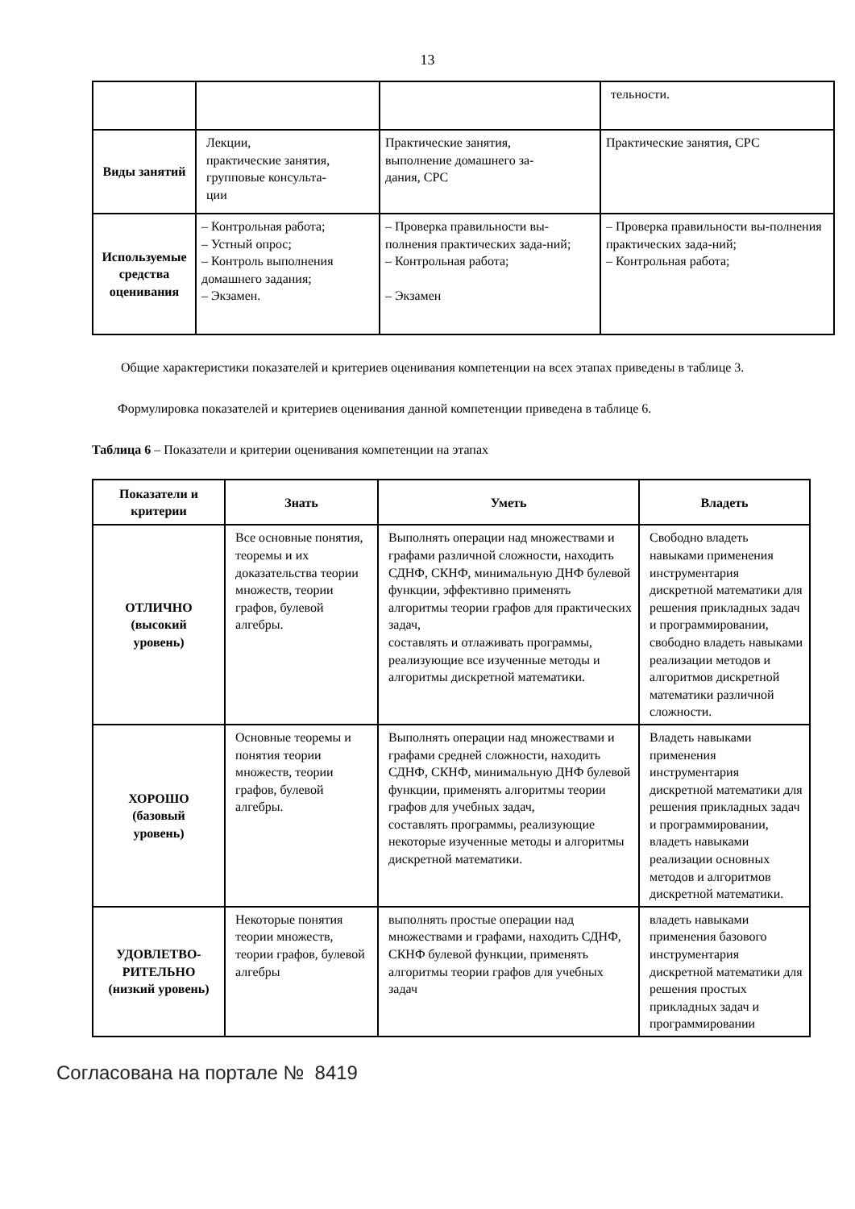13
| | | | тельности. |
| Виды занятий | Лекции, практические занятия, групповые консульта- ции | Практические занятия, выполнение домашнего за- дания, СРС | Практические занятия, СРС |
| Используемые средства оценивания | – Контрольная работа; – Устный опрос; – Контроль выполнения домашнего задания; – Экзамен. | – Проверка правильности вы-полнения практических зада-ний; – Контрольная работа; – Экзамен | – Проверка правильности вы-полнения практических зада-ний; – Контрольная работа; |
Общие характеристики показателей и критериев оценивания компетенции на всех этапах приведены в таблице 3.
Формулировка показателей и критериев оценивания данной компетенции приведена в таблице 6.
Таблица 6 – Показатели и критерии оценивания компетенции на этапах
| Показатели и критерии | Знать | Уметь | Владеть |
| --- | --- | --- | --- |
| ОТЛИЧНО (высокий уровень) | Все основные понятия, теоремы и их доказательства теории множеств, теории графов, булевой алгебры. | Выполнять операции над множествами и графами различной сложности, находить СДНФ, СКНФ, минимальную ДНФ булевой функции, эффективно применять алгоритмы теории графов для практических задач, составлять и отлаживать программы, реализующие все изученные методы и алгоритмы дискретной математики. | Свободно владеть навыками применения инструментария дискретной математики для решения прикладных задач и программировании, свободно владеть навыками реализации методов и алгоритмов дискретной математики различной сложности. |
| ХОРОШО (базовый уровень) | Основные теоремы и понятия теории множеств, теории графов, булевой алгебры. | Выполнять операции над множествами и графами средней сложности, находить СДНФ, СКНФ, минимальную ДНФ булевой функции, применять алгоритмы теории графов для учебных задач, составлять программы, реализующие некоторые изученные методы и алгоритмы дискретной математики. | Владеть навыками применения инструментария дискретной математики для решения прикладных задач и программировании, владеть навыками реализации основных методов и алгоритмов дискретной математики. |
| УДОВЛЕТВО- РИТЕЛЬНО (низкий уровень) | Некоторые понятия теории множеств, теории графов, булевой алгебры | выполнять простые операции над множествами и графами, находить СДНФ, СКНФ булевой функции, применять алгоритмы теории графов для учебных задач | владеть навыками применения базового инструментария дискретной математики для решения простых прикладных задач и программировании |
Согласована на портале № 8419